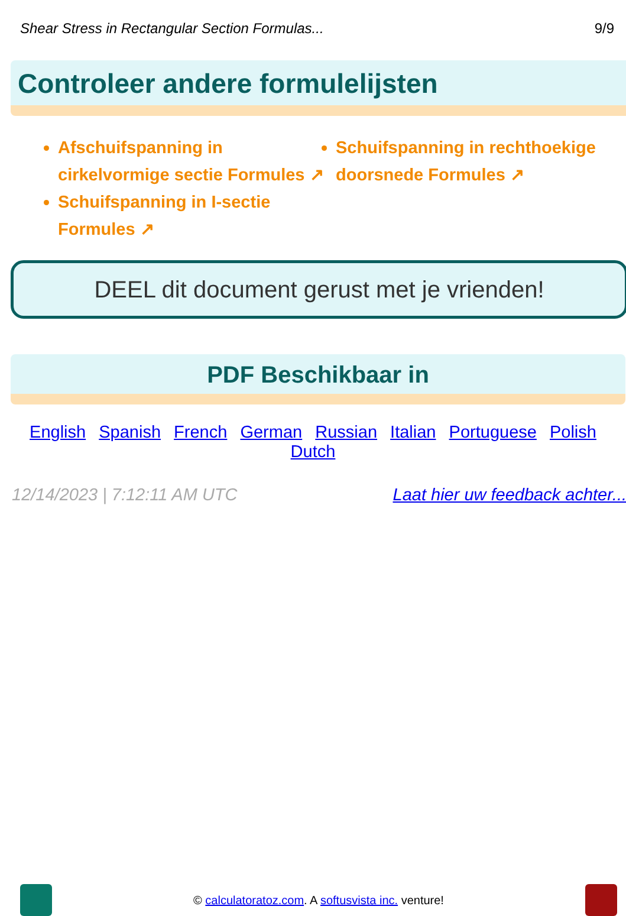Shear Stress in Rectangular Section Formulas... 9/9
Controleer andere formulelijsten
Afschuifspanning in cirkelvormige sectie Formules ↗
Schuifspanning in rechthoekige doorsnede Formules ↗
Schuifspanning in I-sectie Formules ↗
DEEL dit document gerust met je vrienden!
PDF Beschikbaar in
English Spanish French German Russian Italian Portuguese Polish Dutch
12/14/2023 | 7:12:11 AM UTC Laat hier uw feedback achter...
© calculatoratoz.com. A softusvista inc. venture!